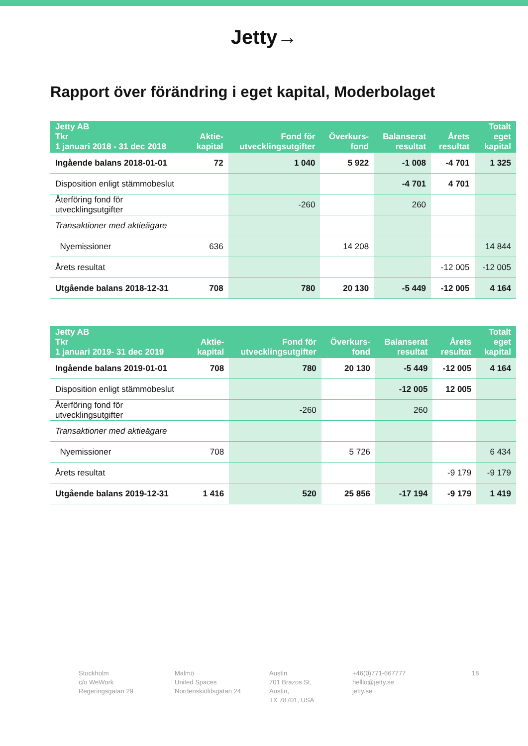Jetty→
Rapport över förändring i eget kapital, Moderbolaget
| Jetty AB Tkr 1 januari 2018 - 31 dec 2018 | Aktie- kapital | Fond för utvecklingsutgifter | Överkurs- fond | Balanserat resultat | Årets resultat | Totalt eget kapital |
| --- | --- | --- | --- | --- | --- | --- |
| Ingående balans 2018-01-01 | 72 | 1 040 | 5 922 | -1 008 | -4 701 | 1 325 |
| Disposition enligt stämmobeslut | | | | -4 701 | 4 701 | |
| Återföring fond för utvecklingsutgifter | | -260 | | 260 | | |
| Transaktioner med aktieägare | | | | | | |
| Nyemissioner | 636 | | 14 208 | | | 14 844 |
| Årets resultat | | | | | -12 005 | -12 005 |
| Utgående balans 2018-12-31 | 708 | 780 | 20 130 | -5 449 | -12 005 | 4 164 |
| Jetty AB Tkr 1 januari 2019- 31 dec 2019 | Aktie- kapital | Fond för utvecklingsutgifter | Överkurs- fond | Balanserat resultat | Årets resultat | Totalt eget kapital |
| --- | --- | --- | --- | --- | --- | --- |
| Ingående balans 2019-01-01 | 708 | 780 | 20 130 | -5 449 | -12 005 | 4 164 |
| Disposition enligt stämmobeslut | | | | -12 005 | 12 005 | |
| Återföring fond för utvecklingsutgifter | | -260 | | 260 | | |
| Transaktioner med aktieägare | | | | | | |
| Nyemissioner | 708 | | 5 726 | | | 6 434 |
| Årets resultat | | | | | -9 179 | -9 179 |
| Utgående balans 2019-12-31 | 1 416 | 520 | 25 856 | -17 194 | -9 179 | 1 419 |
Stockholm
c/o WeWork
Regeringsgatan 29
Malmö
United Spaces
Nordenskiöldsgatan 24
Austin
701 Brazos St, Austin,
TX 78701, USA
+46(0)771-667777
helllo@jetty.se
jetty.se
18